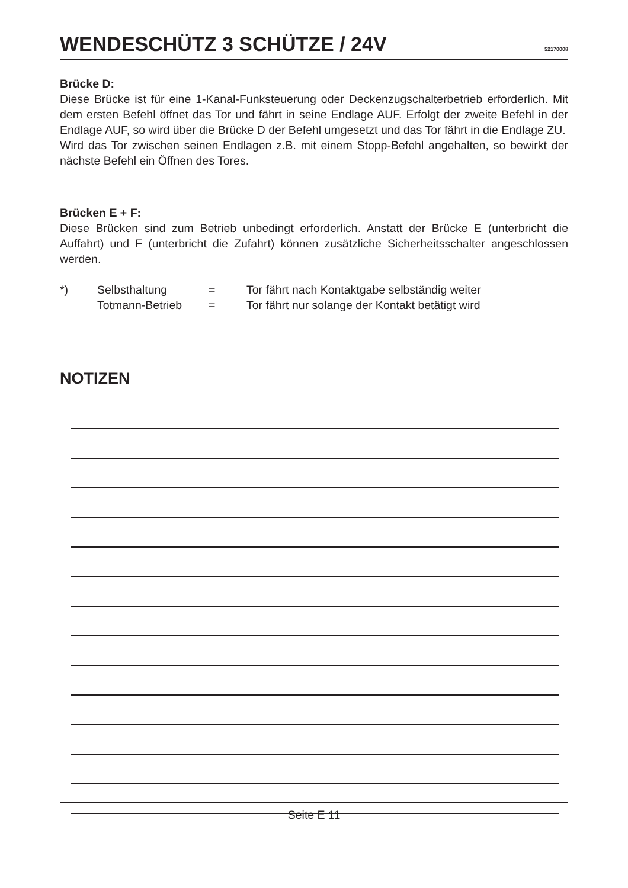WENDESCHÜTZ 3 SCHÜTZE / 24V
52170008
Brücke D:
Diese Brücke ist für eine 1-Kanal-Funksteuerung oder Deckenzugschalterbetrieb erforderlich. Mit dem ersten Befehl öffnet das Tor und fährt in seine Endlage AUF. Erfolgt der zweite Befehl in der Endlage AUF, so wird über die Brücke D der Befehl umgesetzt und das Tor fährt in die Endlage ZU.
Wird das Tor zwischen seinen Endlagen z.B. mit einem Stopp-Befehl angehalten, so bewirkt der nächste Befehl ein Öffnen des Tores.
Brücken E + F:
Diese Brücken sind zum Betrieb unbedingt erforderlich. Anstatt der Brücke E (unterbricht die Auffahrt) und F (unterbricht die Zufahrt) können zusätzliche Sicherheitsschalter angeschlossen werden.
| *) | Selbsthaltung | = | Tor fährt nach Kontaktgabe selbständig weiter |
| | Totmann-Betrieb | = | Tor fährt nur solange der Kontakt betätigt wird |
NOTIZEN
Seite E 11